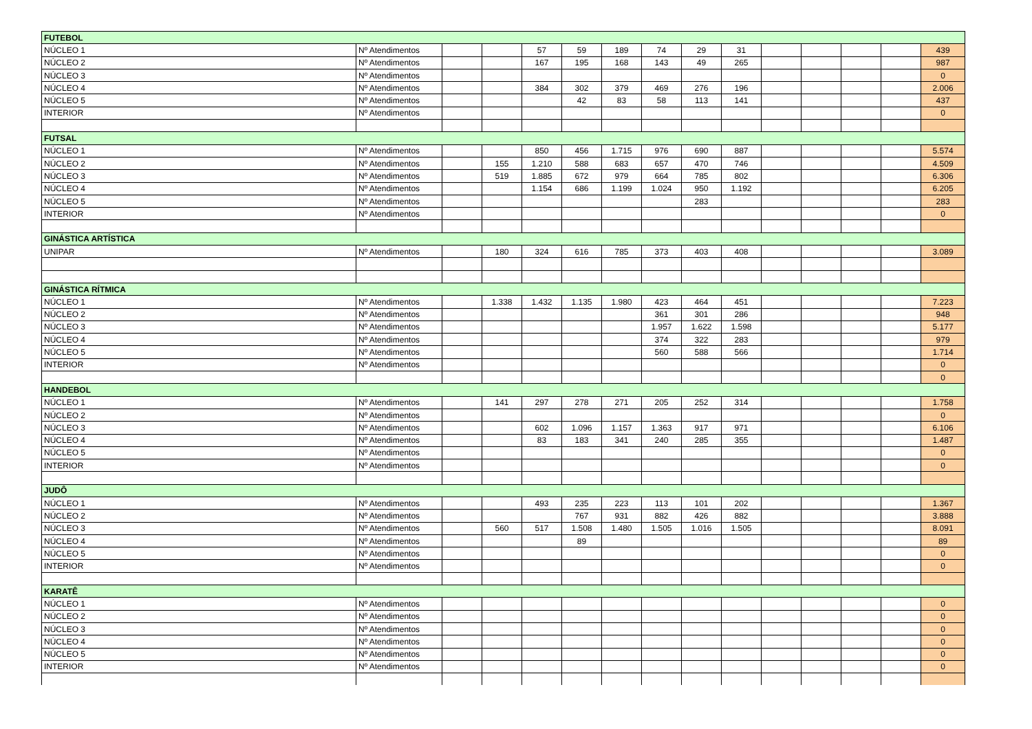| FUTEBOL | | | | | | | | | | | | | | |
| NÚCLEO 1 | Nº Atendimentos | | | 57 | 59 | 189 | 74 | 29 | 31 | | | | | 439 |
| NÚCLEO 2 | Nº Atendimentos | | | 167 | 195 | 168 | 143 | 49 | 265 | | | | | 987 |
| NÚCLEO 3 | Nº Atendimentos | | | | | | | | | | | | | 0 |
| NÚCLEO 4 | Nº Atendimentos | | | 384 | 302 | 379 | 469 | 276 | 196 | | | | | 2.006 |
| NÚCLEO 5 | Nº Atendimentos | | | | 42 | 83 | 58 | 113 | 141 | | | | | 437 |
| INTERIOR | Nº Atendimentos | | | | | | | | | | | | | 0 |
| FUTSAL | | | | | | | | | | | | | | |
| NÚCLEO 1 | Nº Atendimentos | | | 850 | 456 | 1.715 | 976 | 690 | 887 | | | | | 5.574 |
| NÚCLEO 2 | Nº Atendimentos | | 155 | 1.210 | 588 | 683 | 657 | 470 | 746 | | | | | 4.509 |
| NÚCLEO 3 | Nº Atendimentos | | 519 | 1.885 | 672 | 979 | 664 | 785 | 802 | | | | | 6.306 |
| NÚCLEO 4 | Nº Atendimentos | | | 1.154 | 686 | 1.199 | 1.024 | 950 | 1.192 | | | | | 6.205 |
| NÚCLEO 5 | Nº Atendimentos | | | | | | | 283 | | | | | | 283 |
| INTERIOR | Nº Atendimentos | | | | | | | | | | | | | 0 |
| GINÁSTICA ARTÍSTICA | | | | | | | | | | | | | | |
| UNIPAR | Nº Atendimentos | | 180 | 324 | 616 | 785 | 373 | 403 | 408 | | | | | 3.089 |
| GINÁSTICA RÍTMICA | | | | | | | | | | | | | | |
| NÚCLEO 1 | Nº Atendimentos | | 1.338 | 1.432 | 1.135 | 1.980 | 423 | 464 | 451 | | | | | 7.223 |
| NÚCLEO 2 | Nº Atendimentos | | | | | | 361 | 301 | 286 | | | | | 948 |
| NÚCLEO 3 | Nº Atendimentos | | | | | | 1.957 | 1.622 | 1.598 | | | | | 5.177 |
| NÚCLEO 4 | Nº Atendimentos | | | | | | 374 | 322 | 283 | | | | | 979 |
| NÚCLEO 5 | Nº Atendimentos | | | | | | 560 | 588 | 566 | | | | | 1.714 |
| INTERIOR | Nº Atendimentos | | | | | | | | | | | | | 0 |
| | | | | | | | | | | | | | | 0 |
| HANDEBOL | | | | | | | | | | | | | | |
| NÚCLEO 1 | Nº Atendimentos | | 141 | 297 | 278 | 271 | 205 | 252 | 314 | | | | | 1.758 |
| NÚCLEO 2 | Nº Atendimentos | | | | | | | | | | | | | 0 |
| NÚCLEO 3 | Nº Atendimentos | | | 602 | 1.096 | 1.157 | 1.363 | 917 | 971 | | | | | 6.106 |
| NÚCLEO 4 | Nº Atendimentos | | | 83 | 183 | 341 | 240 | 285 | 355 | | | | | 1.487 |
| NÚCLEO 5 | Nº Atendimentos | | | | | | | | | | | | | 0 |
| INTERIOR | Nº Atendimentos | | | | | | | | | | | | | 0 |
| JUDÔ | | | | | | | | | | | | | | |
| NÚCLEO 1 | Nº Atendimentos | | | 493 | 235 | 223 | 113 | 101 | 202 | | | | | 1.367 |
| NÚCLEO 2 | Nº Atendimentos | | | | 767 | 931 | 882 | 426 | 882 | | | | | 3.888 |
| NÚCLEO 3 | Nº Atendimentos | | 560 | 517 | 1.508 | 1.480 | 1.505 | 1.016 | 1.505 | | | | | 8.091 |
| NÚCLEO 4 | Nº Atendimentos | | | | 89 | | | | | | | | | 89 |
| NÚCLEO 5 | Nº Atendimentos | | | | | | | | | | | | | 0 |
| INTERIOR | Nº Atendimentos | | | | | | | | | | | | | 0 |
| KARATÊ | | | | | | | | | | | | | | |
| NÚCLEO 1 | Nº Atendimentos | | | | | | | | | | | | | 0 |
| NÚCLEO 2 | Nº Atendimentos | | | | | | | | | | | | | 0 |
| NÚCLEO 3 | Nº Atendimentos | | | | | | | | | | | | | 0 |
| NÚCLEO 4 | Nº Atendimentos | | | | | | | | | | | | | 0 |
| NÚCLEO 5 | Nº Atendimentos | | | | | | | | | | | | | 0 |
| INTERIOR | Nº Atendimentos | | | | | | | | | | | | | 0 |